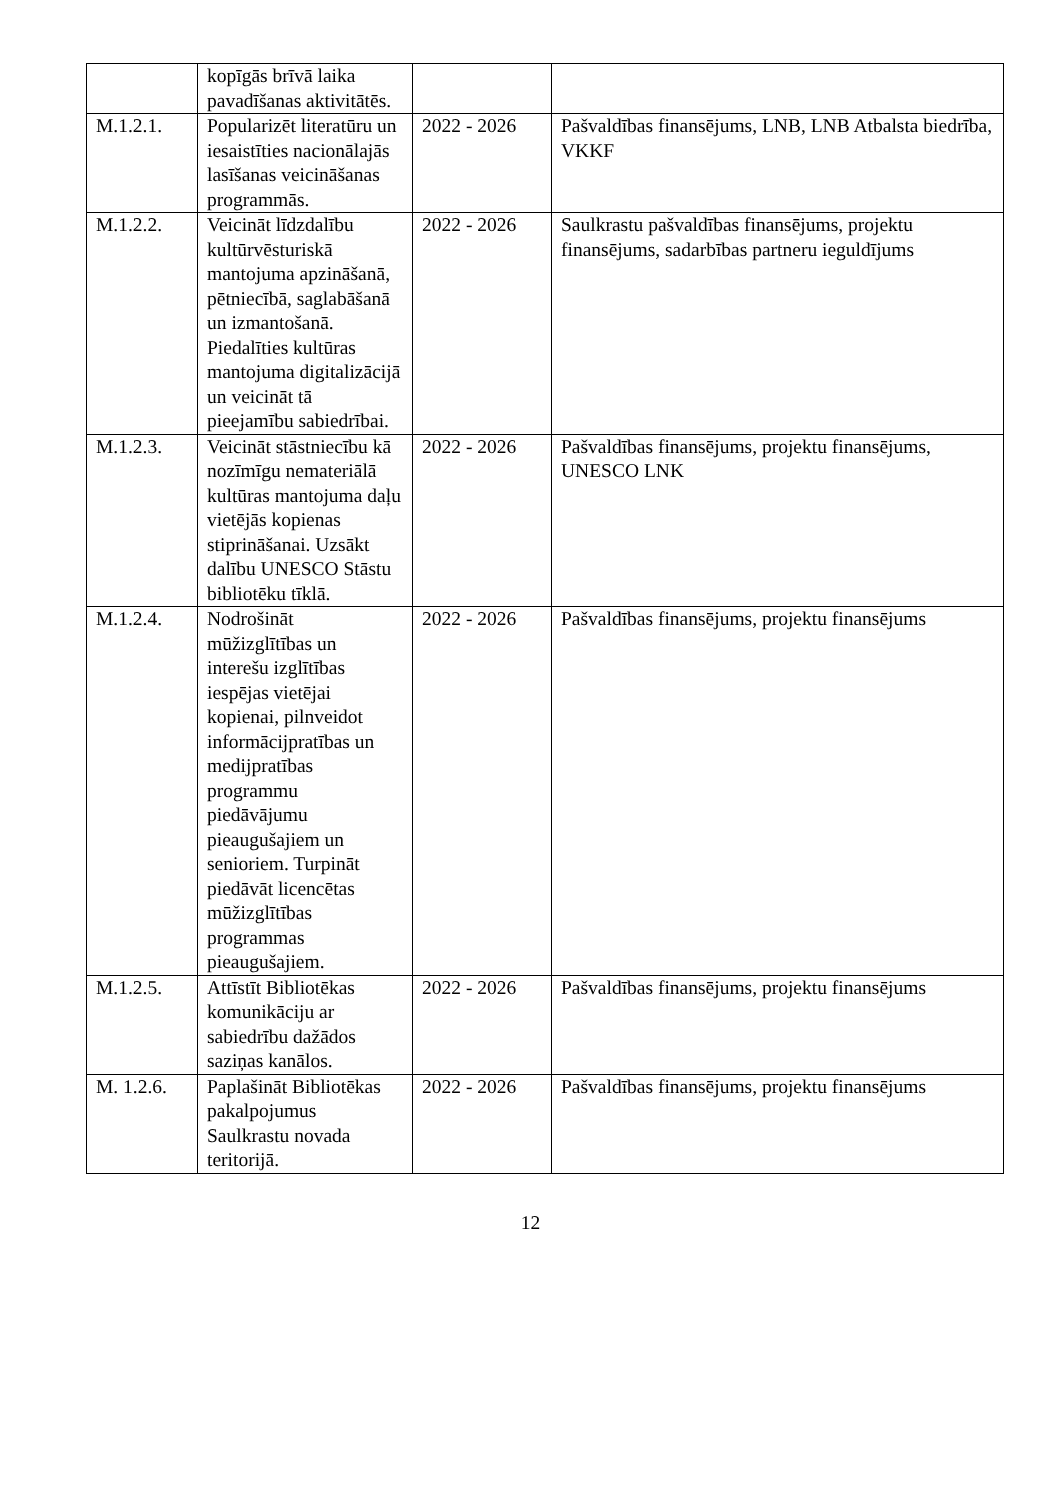| | kopīgās brīvā laika pavadīšanas aktivitātēs. | | |
| M.1.2.1. | Popularizēt literatūru un iesaistīties nacionālajās lasīšanas veicināšanas programmās. | 2022 - 2026 | Pašvaldības finansējums, LNB, LNB Atbalsta biedrība, VKKF |
| M.1.2.2. | Veicināt līdzdalību kultūrvēsturiskā mantojuma apzināšanā, pētniecībā, saglabāšanā un izmantošanā. Piedalīties kultūras mantojuma digitalizācijā un veicināt tā pieejamību sabiedrībai. | 2022 - 2026 | Saulkrastu pašvaldības finansējums, projektu finansējums, sadarbības partneru ieguldījums |
| M.1.2.3. | Veicināt stāstniecību kā nozīmīgu nemateriālā kultūras mantojuma daļu vietējās kopienas stiprināšanai. Uzsākt dalību UNESCO Stāstu bibliotēku tīklā. | 2022 - 2026 | Pašvaldības finansējums, projektu finansējums, UNESCO LNK |
| M.1.2.4. | Nodrošināt mūžizglītības un interešu izglītības iespējas vietējai kopienai, pilnveidot informācijpratības un medijpratības programmu piedāvājumu pieaugušajiem un senioriem. Turpināt piedāvāt licencētas mūžizglītības programmas pieaugušajiem. | 2022 - 2026 | Pašvaldības finansējums, projektu finansējums |
| M.1.2.5. | Attīstīt Bibliotēkas komunikāciju ar sabiedrību dažādos saziņas kanālos. | 2022 - 2026 | Pašvaldības finansējums, projektu finansējums |
| M. 1.2.6. | Paplašināt Bibliotēkas pakalpojumus Saulkrastu novada teritorijā. | 2022 - 2026 | Pašvaldības finansējums, projektu finansējums |
12